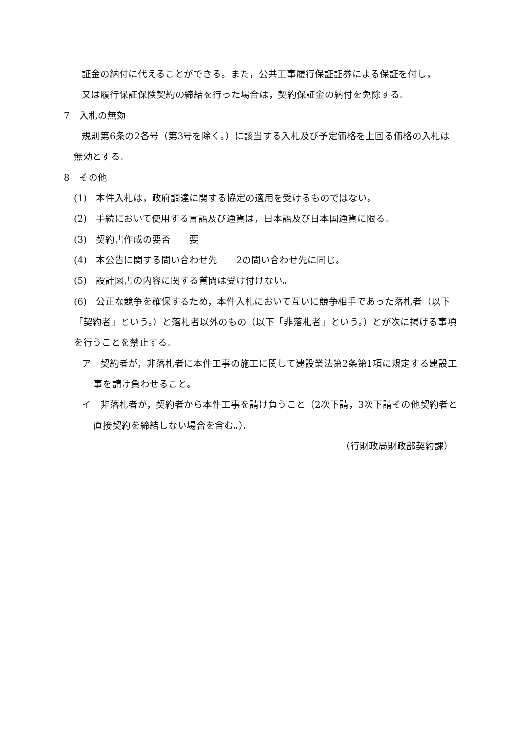証金の納付に代えることができる。また，公共工事履行保証証券による保証を付し，
又は履行保証保険契約の締結を行った場合は，契約保証金の納付を免除する。
7　入札の無効
規則第6条の2各号（第3号を除く。）に該当する入札及び予定価格を上回る価格の入札は無効とする。
8　その他
(1)　本件入札は，政府調達に関する協定の適用を受けるものではない。
(2)　手続において使用する言語及び通貨は，日本語及び日本国通貨に限る。
(3)　契約書作成の要否　　要
(4)　本公告に関する問い合わせ先　　2の問い合わせ先に同じ。
(5)　設計図書の内容に関する質問は受け付けない。
(6)　公正な競争を確保するため，本件入札において互いに競争相手であった落札者（以下「契約者」という。）と落札者以外のもの（以下「非落札者」という。）とが次に掲げる事項を行うことを禁止する。
ア　契約者が，非落札者に本件工事の施工に関して建設業法第2条第1項に規定する建設工事を請け負わせること。
イ　非落札者が，契約者から本件工事を請け負うこと（2次下請，3次下請その他契約者と直接契約を締結しない場合を含む。）。
（行財政局財政部契約課）